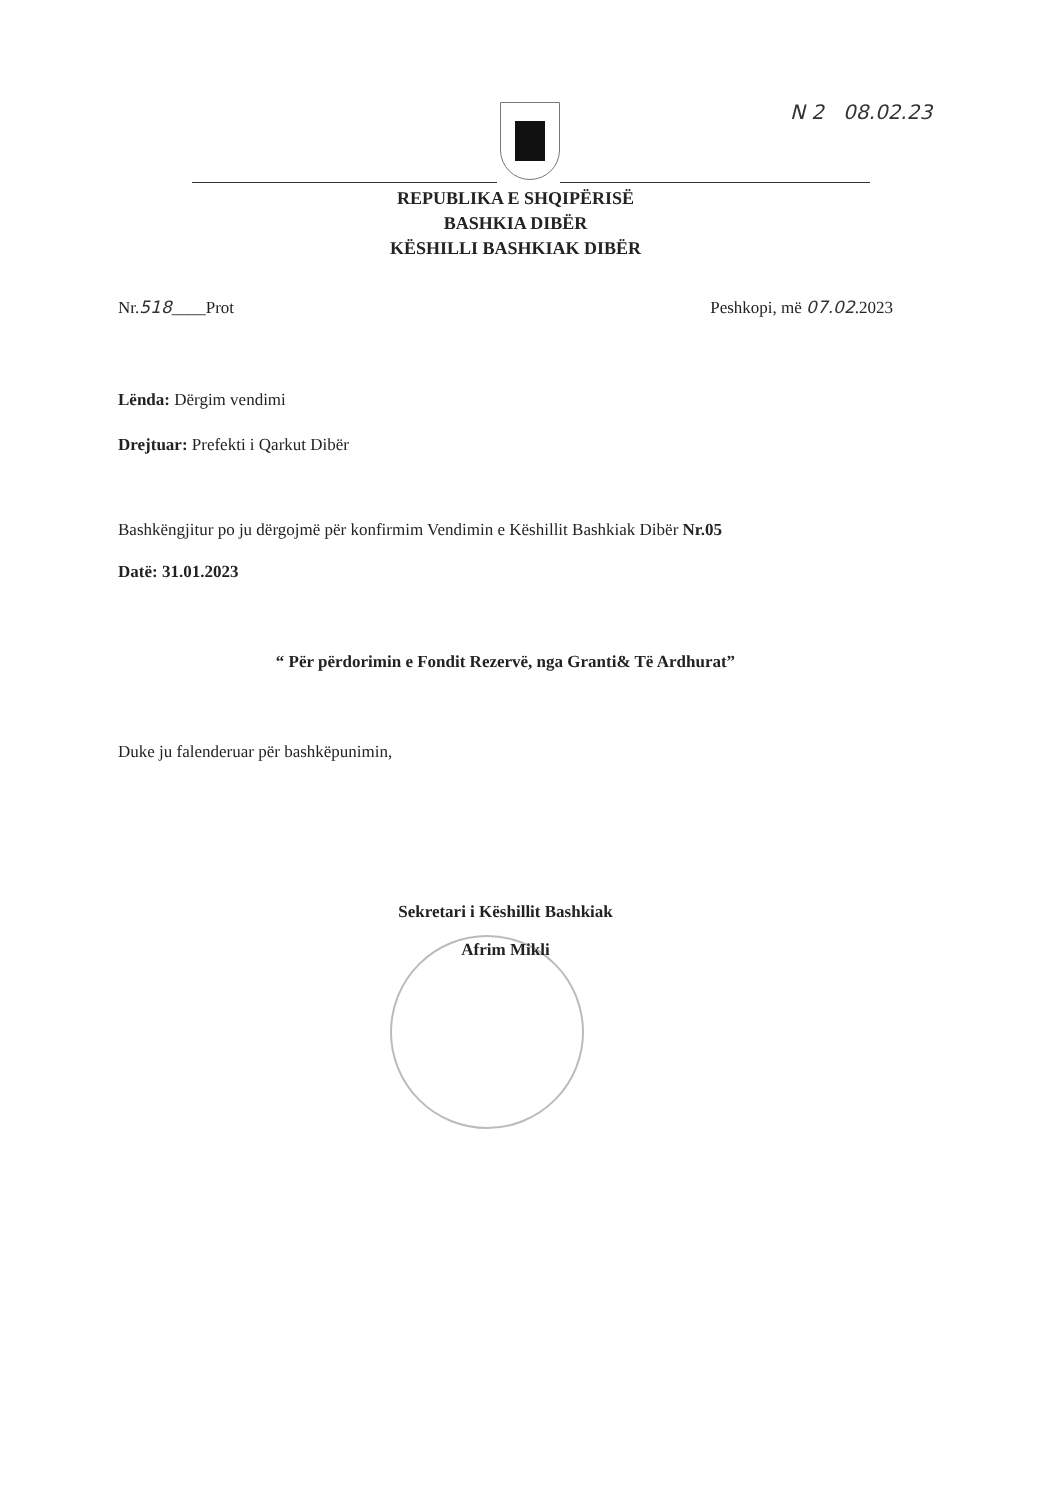N 2 08.02.23
REPUBLIKA E SHQIPËRISË
BASHKIA DIBËR
KËSHILLI BASHKIAK DIBËR
Nr.518____Prot Peshkopi, më 07.02.2023
Lënda: Dërgim vendimi
Drejtuar: Prefekti i Qarkut Dibër
Bashkëngjitur po ju dërgojmë për konfirmim Vendimin e Këshillit Bashkiak Dibër Nr.05
Datë: 31.01.2023
“ Për përdorimin e Fondit Rezervë, nga Granti& Të Ardhurat”
Duke ju falenderuar për bashkëpunimin,
Sekretari i Këshillit Bashkiak
Afrim Mikli